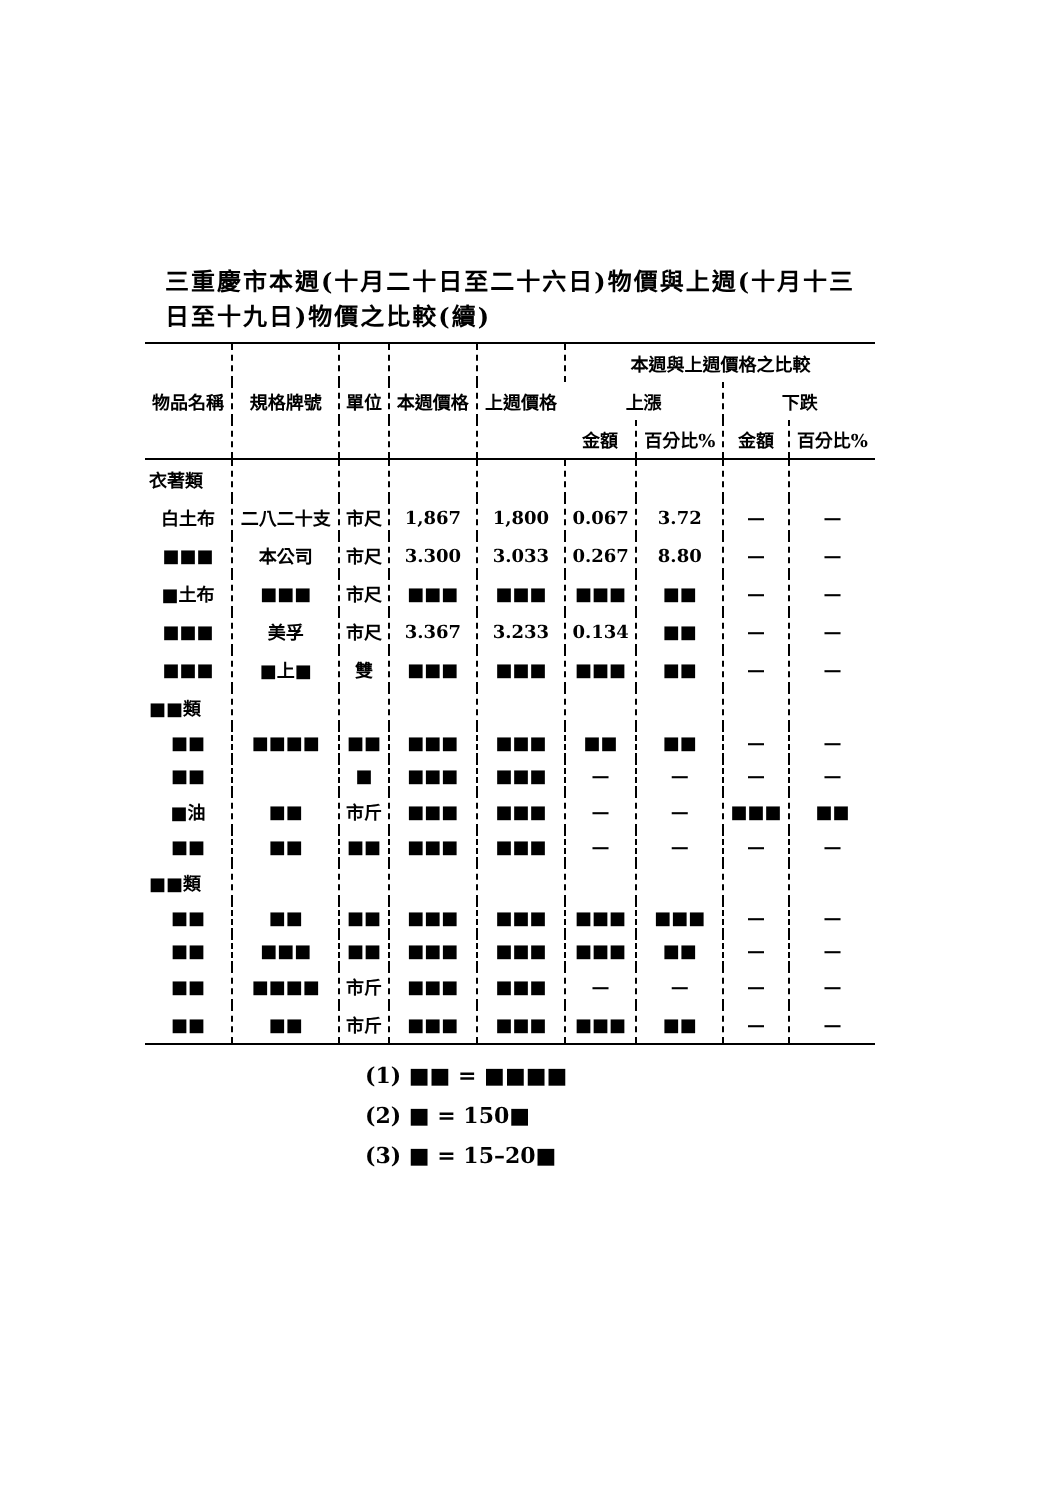三重慶市本週(十月二十日至二十六日)物價與上週(十月十三日至十九日)物價之比較(續)
| 物品名稱 | 規格牌號 | 單位 | 本週價格 | 上週價格 | 本週與上週價格之比較 | | | |
| --- | --- | --- | --- | --- | --- | --- | --- | --- |
| | | | | | 上漲 | | 下跌 | |
| | | | | | 金額 | 百分比% | 金額 | 百分比% |
| 衣著類 | | | | | | | | |
| 白土布 | 二八二十支 | 市尺 | 1,867 | 1,800 | 0.067 | 3.72 | — | — |
| ■■■ | 本公司 | 市尺 | 3.300 | 3.033 | 0.267 | 8.80 | — | — |
| ■土布 | ■■■ | 市尺 | ■■■ | ■■■ | ■■■ | ■■ | — | — |
| ■■■ | 美孚 | 市尺 | 3.367 | 3.233 | 0.134 | ■■ | — | — |
| ■■■ | ■上■ | 雙 | ■■■ | ■■■ | ■■■ | ■■ | — | — |
| ■■類 | | | | | | | | |
| ■■ | ■■■■ | ■■ | ■■■ | ■■■ | ■■ | ■■ | — | — |
| ■■ | | ■ | ■■■ | ■■■ | — | — | — | — |
| ■油 | ■■ | 市斤 | ■■■ | ■■■ | — | — | ■■■ | ■■ |
| ■■ | ■■ | ■■ | ■■■ | ■■■ | — | — | — | — |
| ■■類 | | | | | | | | |
| ■■ | ■■ | ■■ | ■■■ | ■■■ | ■■■ | ■■■ | — | — |
| ■■ | ■■■ | ■■ | ■■■ | ■■■ | ■■■ | ■■ | — | — |
| ■■ | ■■■■ | 市斤 | ■■■ | ■■■ | — | — | — | — |
| ■■ | ■■ | 市斤 | ■■■ | ■■■ | ■■■ | ■■ | — | — |
(1) ■■ = ■■■■
(2) ■ = 150■
(3) ■ = 15–20■